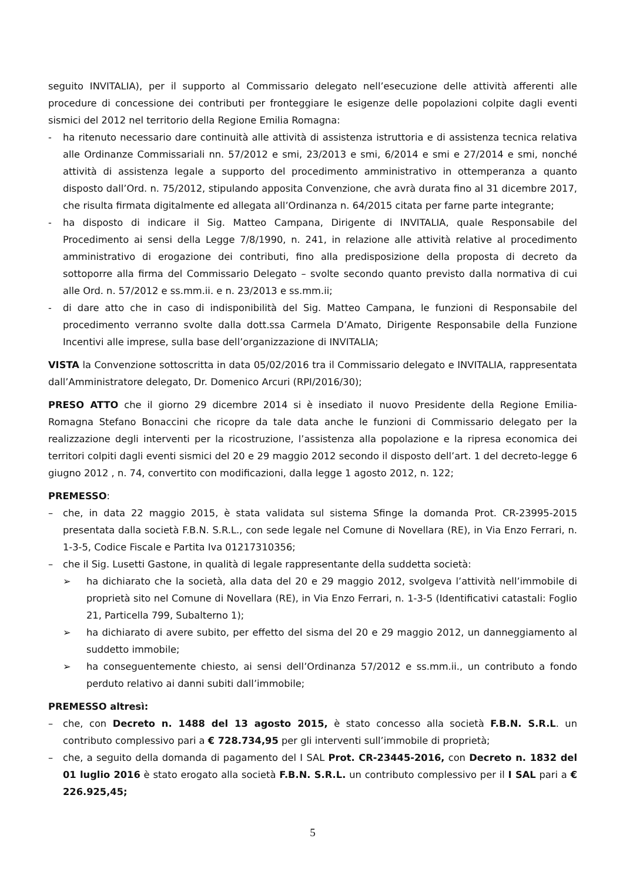seguito INVITALIA), per il supporto al Commissario delegato nell’esecuzione delle attività afferenti alle procedure di concessione dei contributi per fronteggiare le esigenze delle popolazioni colpite dagli eventi sismici del 2012 nel territorio della Regione Emilia Romagna:
- ha ritenuto necessario dare continuità alle attività di assistenza istruttoria e di assistenza tecnica relativa alle Ordinanze Commissariali nn. 57/2012 e smi, 23/2013 e smi, 6/2014 e smi e 27/2014 e smi, nonché attività di assistenza legale a supporto del procedimento amministrativo in ottemperanza a quanto disposto dall’Ord. n. 75/2012, stipulando apposita Convenzione, che avrà durata fino al 31 dicembre 2017, che risulta firmata digitalmente ed allegata all’Ordinanza n. 64/2015 citata per farne parte integrante;
- ha disposto di indicare il Sig. Matteo Campana, Dirigente di INVITALIA, quale Responsabile del Procedimento ai sensi della Legge 7/8/1990, n. 241, in relazione alle attività relative al procedimento amministrativo di erogazione dei contributi, fino alla predisposizione della proposta di decreto da sottoporre alla firma del Commissario Delegato – svolte secondo quanto previsto dalla normativa di cui alle Ord. n. 57/2012 e ss.mm.ii. e n. 23/2013 e ss.mm.ii;
- di dare atto che in caso di indisponibilità del Sig. Matteo Campana, le funzioni di Responsabile del procedimento verranno svolte dalla dott.ssa Carmela D’Amato, Dirigente Responsabile della Funzione Incentivi alle imprese, sulla base dell’organizzazione di INVITALIA;
VISTA la Convenzione sottoscritta in data 05/02/2016 tra il Commissario delegato e INVITALIA, rappresentata dall’Amministratore delegato, Dr. Domenico Arcuri (RPI/2016/30);
PRESO ATTO che il giorno 29 dicembre 2014 si è insediato il nuovo Presidente della Regione Emilia-Romagna Stefano Bonaccini che ricopre da tale data anche le funzioni di Commissario delegato per la realizzazione degli interventi per la ricostruzione, l’assistenza alla popolazione e la ripresa economica dei territori colpiti dagli eventi sismici del 20 e 29 maggio 2012 secondo il disposto dell’art. 1 del decreto-legge 6 giugno 2012 , n. 74, convertito con modificazioni, dalla legge 1 agosto 2012, n. 122;
PREMESSO:
– che, in data 22 maggio 2015, è stata validata sul sistema Sfinge la domanda Prot. CR-23995-2015 presentata dalla società F.B.N. S.R.L., con sede legale nel Comune di Novellara (RE), in Via Enzo Ferrari, n. 1-3-5, Codice Fiscale e Partita Iva 01217310356;
– che il Sig. Lusetti Gastone, in qualità di legale rappresentante della suddetta società:
➢ ha dichiarato che la società, alla data del 20 e 29 maggio 2012, svolgeva l’attività nell’immobile di proprietà sito nel Comune di Novellara (RE), in Via Enzo Ferrari, n. 1-3-5 (Identificativi catastali: Foglio 21, Particella 799, Subalterno 1);
➢ ha dichiarato di avere subito, per effetto del sisma del 20 e 29 maggio 2012, un danneggiamento al suddetto immobile;
➢ ha conseguentemente chiesto, ai sensi dell’Ordinanza 57/2012 e ss.mm.ii., un contributo a fondo perduto relativo ai danni subiti dall’immobile;
PREMESSO altresì:
– che, con Decreto n. 1488 del 13 agosto 2015, è stato concesso alla società F.B.N. S.R.L. un contributo complessivo pari a € 728.734,95 per gli interventi sull’immobile di proprietà;
– che, a seguito della domanda di pagamento del I SAL Prot. CR-23445-2016, con Decreto n. 1832 del 01 luglio 2016 è stato erogato alla società F.B.N. S.R.L. un contributo complessivo per il I SAL pari a € 226.925,45;
5